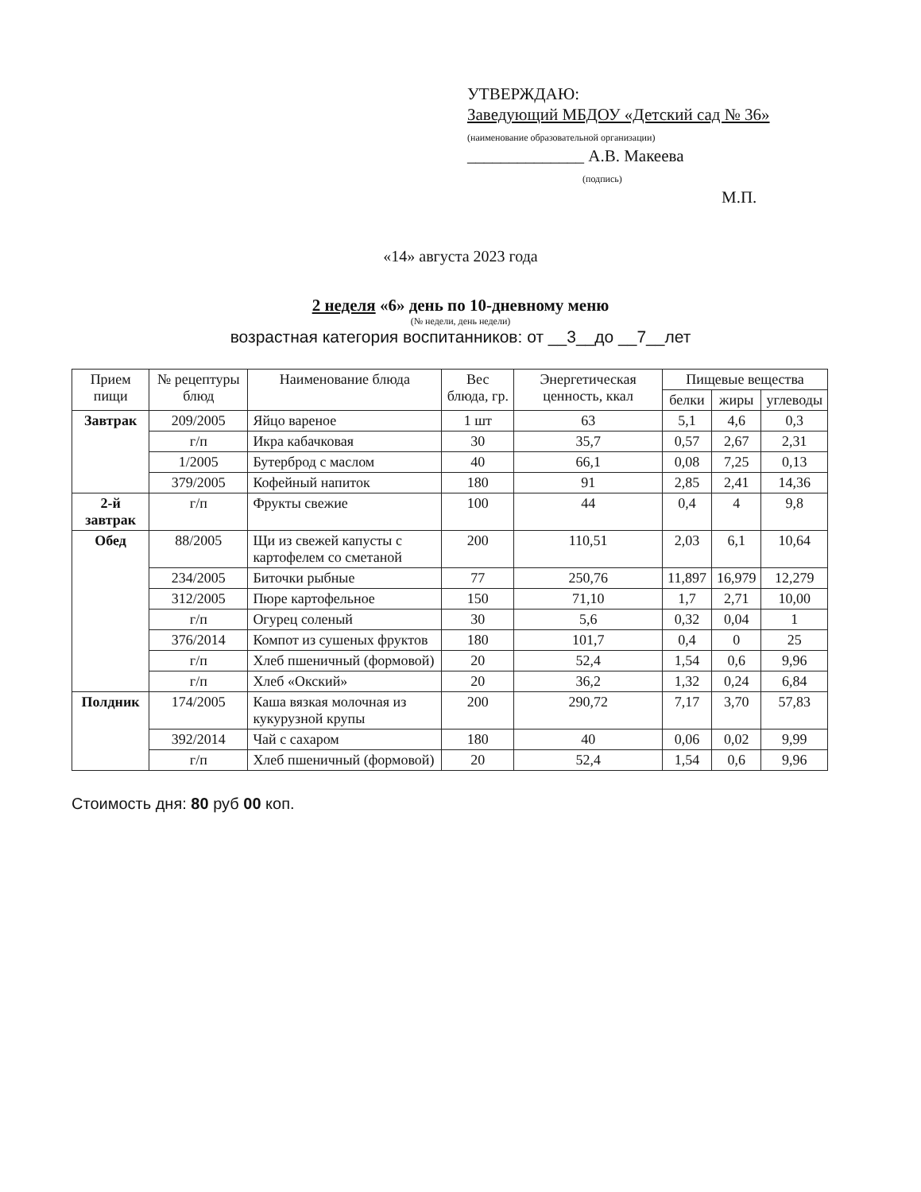УТВЕРЖДАЮ:
Заведующий МБДОУ «Детский сад № 36»
(наименование образовательной организации)
______________ А.В. Макеева
(подпись)
М.П.
«14» августа 2023 года
2 неделя «6» день по 10-дневному меню
(№ недели, день недели)
возрастная категория воспитанников: от __3__до __7__лет
| Прием пищи | № рецептуры блюд | Наименование блюда | Вес блюда, гр. | Энергетическая ценность, ккал | Пищевые вещества | | |
| --- | --- | --- | --- | --- | --- | --- | --- |
| | | | | | белки | жиры | углеводы |
| Завтрак | 209/2005 | Яйцо вареное | 1 шт | 63 | 5,1 | 4,6 | 0,3 |
| | г/п | Икра кабачковая | 30 | 35,7 | 0,57 | 2,67 | 2,31 |
| | 1/2005 | Бутерброд с маслом | 40 | 66,1 | 0,08 | 7,25 | 0,13 |
| | 379/2005 | Кофейный напиток | 180 | 91 | 2,85 | 2,41 | 14,36 |
| 2-й завтрак | г/п | Фрукты свежие | 100 | 44 | 0,4 | 4 | 9,8 |
| Обед | 88/2005 | Щи из свежей капусты с картофелем со сметаной | 200 | 110,51 | 2,03 | 6,1 | 10,64 |
| | 234/2005 | Биточки рыбные | 77 | 250,76 | 11,897 | 16,979 | 12,279 |
| | 312/2005 | Пюре картофельное | 150 | 71,10 | 1,7 | 2,71 | 10,00 |
| | г/п | Огурец соленый | 30 | 5,6 | 0,32 | 0,04 | 1 |
| | 376/2014 | Компот из сушеных фруктов | 180 | 101,7 | 0,4 | 0 | 25 |
| | г/п | Хлеб пшеничный (формовой) | 20 | 52,4 | 1,54 | 0,6 | 9,96 |
| | г/п | Хлеб «Окский» | 20 | 36,2 | 1,32 | 0,24 | 6,84 |
| Полдник | 174/2005 | Каша вязкая молочная из кукурузной крупы | 200 | 290,72 | 7,17 | 3,70 | 57,83 |
| | 392/2014 | Чай с сахаром | 180 | 40 | 0,06 | 0,02 | 9,99 |
| | г/п | Хлеб пшеничный (формовой) | 20 | 52,4 | 1,54 | 0,6 | 9,96 |
Стоимость дня: 80 руб 00 коп.